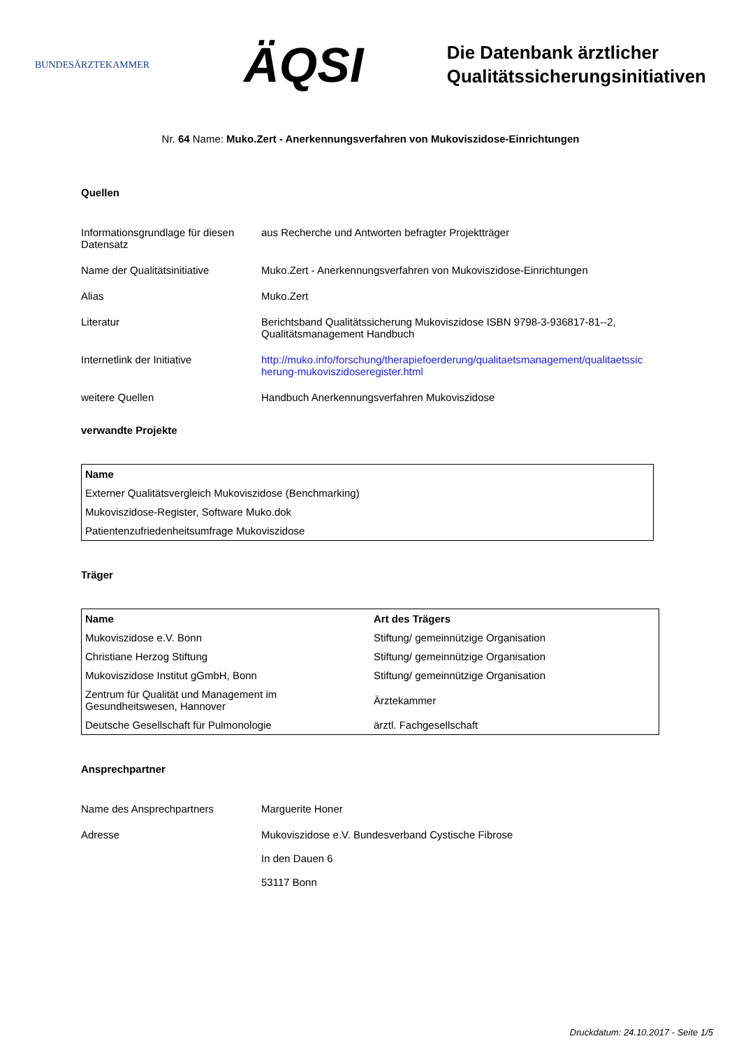BUNDESÄRZTEKAMMER
ÄQSI
Die Datenbank ärztlicher
Qualitätssicherungsinitiativen
Nr. 64 Name: Muko.Zert - Anerkennungsverfahren von Mukoviszidose-Einrichtungen
Quellen
Informationsgrundlage für diesen Datensatz
aus Recherche und Antworten befragter Projektträger
Name der Qualitätsinitiative Muko.Zert - Anerkennungsverfahren von Mukoviszidose-Einrichtungen
Alias Muko.Zert
Literatur Berichtsband Qualitätssicherung Mukoviszidose ISBN 9798-3-936817-81--2, Qualitätsmanagement Handbuch
Internetlink der Initiative http://muko.info/forschung/therapiefoerderung/qualitaetsmanagement/qualitaetssic herung-mukoviszidoseregister.html
weitere Quellen Handbuch Anerkennungsverfahren Mukoviszidose
verwandte Projekte
| Name |
| --- |
| Externer Qualitätsvergleich Mukoviszidose (Benchmarking) |
| Mukoviszidose-Register, Software Muko.dok |
| Patientenzufriedenheitsumfrage Mukoviszidose |
Träger
| Name | Art des Trägers |
| --- | --- |
| Mukoviszidose e.V. Bonn | Stiftung/ gemeinnützige Organisation |
| Christiane Herzog Stiftung | Stiftung/ gemeinnützige Organisation |
| Mukoviszidose Institut gGmbH, Bonn | Stiftung/ gemeinnützige Organisation |
| Zentrum für Qualität und Management im Gesundheitswesen, Hannover | Ärztekammer |
| Deutsche Gesellschaft für Pulmonologie | ärztl. Fachgesellschaft |
Ansprechpartner
Name des Ansprechpartners Marguerite Honer
Adresse Mukoviszidose e.V. Bundesverband Cystische Fibrose
In den Dauen 6
53117 Bonn
Druckdatum: 24.10.2017 - Seite 1/5